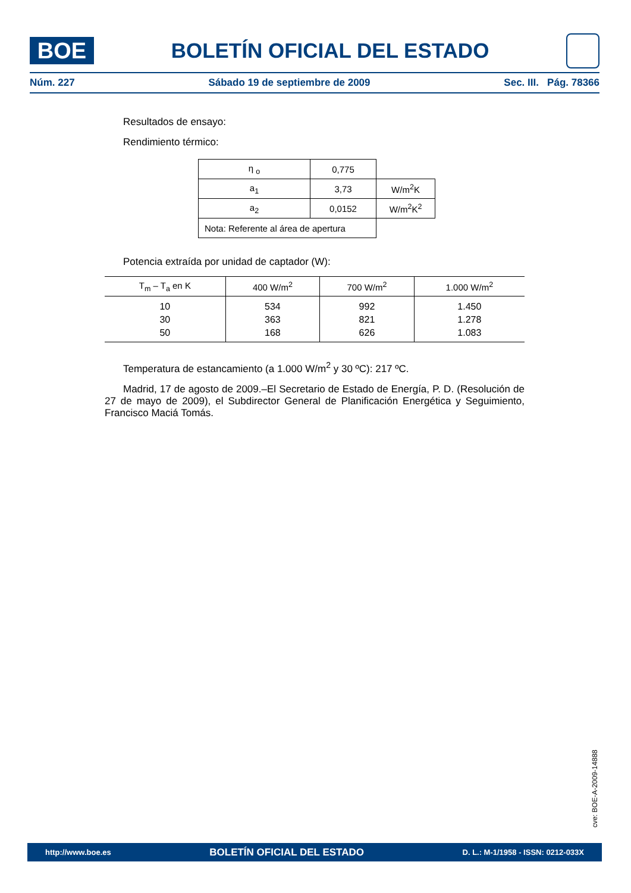BOE
BOLETÍN OFICIAL DEL ESTADO
Núm. 227 Sábado 19 de septiembre de 2009 Sec. III. Pág. 78366
Resultados de ensayo:
Rendimiento térmico:
| η <sub>o</sub> | 0,775 | |
| a<sub>1</sub> | 3,73 | W/m<sup>2</sup>K |
| a<sub>2</sub> | 0,0152 | W/m<sup>2</sup>K<sup>2</sup> |
| Nota: Referente al área de apertura | | |
Potencia extraída por unidad de captador (W):
| T<sub>m</sub> – T<sub>a</sub> en K | 400 W/m<sup>2</sup> | 700 W/m<sup>2</sup> | 1.000 W/m<sup>2</sup> |
| --- | --- | --- | --- |
| 10 | 534 | 992 | 1.450 |
| 30 | 363 | 821 | 1.278 |
| 50 | 168 | 626 | 1.083 |
Temperatura de estancamiento (a 1.000 W/m<sup>2</sup> y 30 ºC): 217 ºC.
Madrid, 17 de agosto de 2009.–El Secretario de Estado de Energía, P. D. (Resolución de 27 de mayo de 2009), el Subdirector General de Planificación Energética y Seguimiento, Francisco Maciá Tomás.
cve: BOE-A-2009-14888
http://www.boe.es BOLETÍN OFICIAL DEL ESTADO D. L.: M-1/1958 - ISSN: 0212-033X